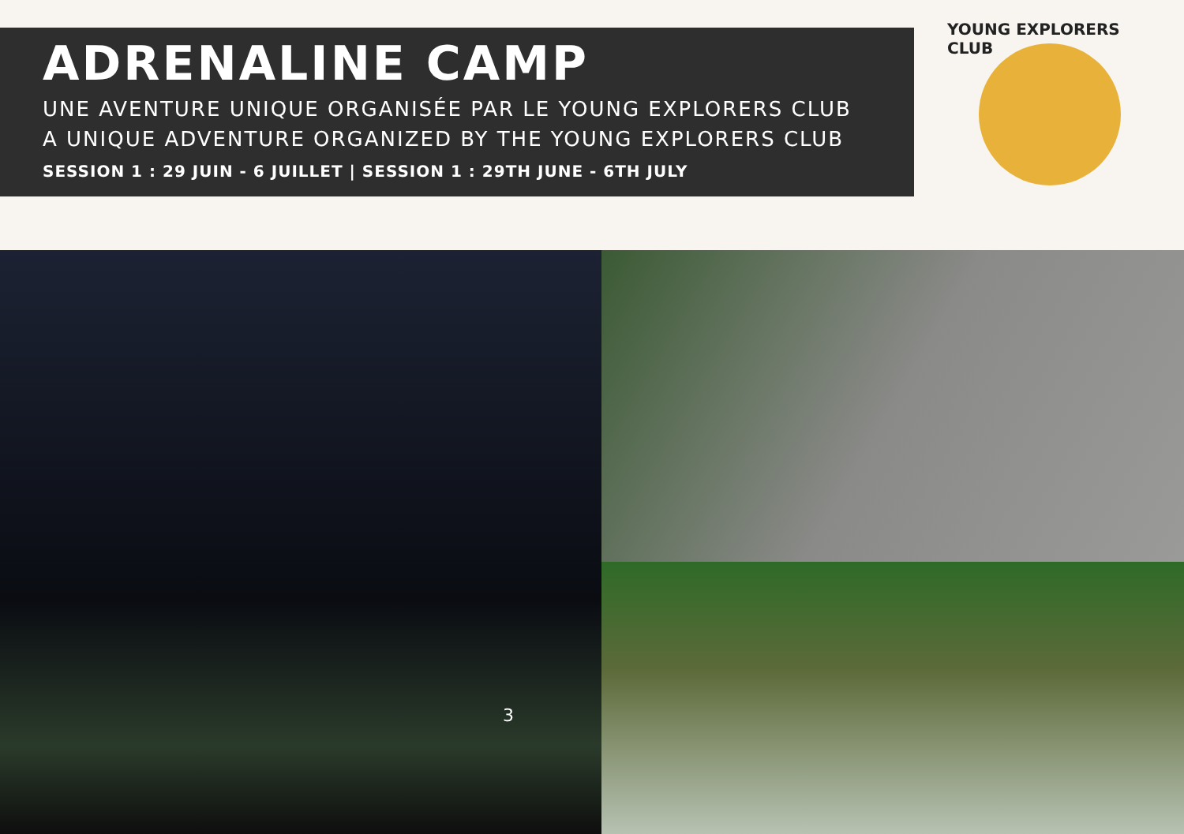ADRENALINE CAMP
UNE AVENTURE UNIQUE ORGANISÉE PAR LE YOUNG EXPLORERS CLUB
A UNIQUE ADVENTURE ORGANIZED BY THE YOUNG EXPLORERS CLUB
SESSION 1 : 29 JUIN - 6 JUILLET | SESSION 1 : 29TH JUNE - 6TH JULY
YOUNG EXPLORERS CLUB
3